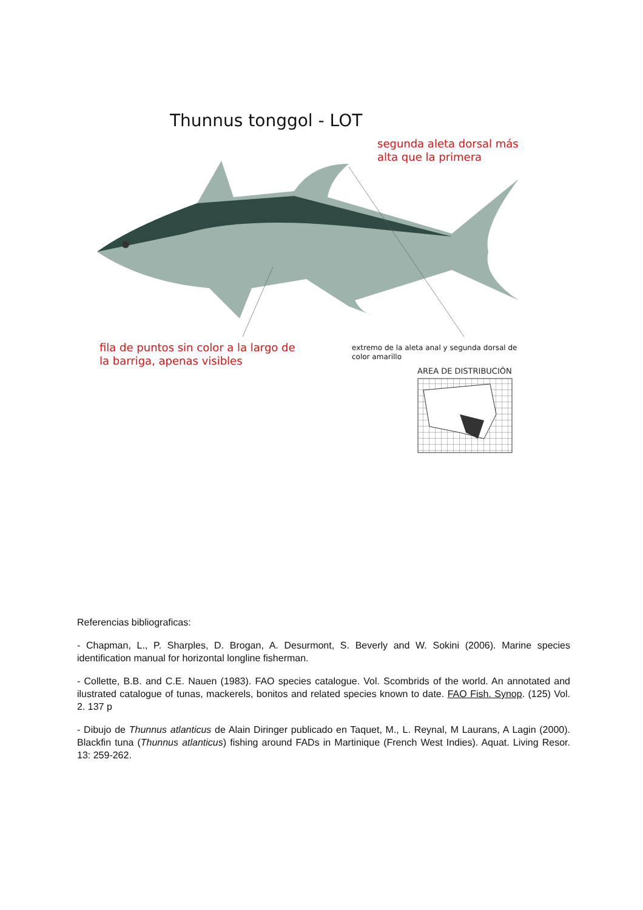Thunnus tonggol - LOT
segunda aleta dorsal más
alta que la primera
fila de puntos sin color a la largo de
la barriga, apenas visibles
extremo de la aleta anal y segunda dorsal de
color amarillo
AREA DE DISTRIBUCIÓN
Referencias bibliograficas:
- Chapman, L., P. Sharples, D. Brogan, A. Desurmont, S. Beverly and W. Sokini (2006). Marine species identification manual for horizontal longline fisherman.
- Collette, B.B. and C.E. Nauen (1983). FAO species catalogue. Vol. Scombrids of the world. An annotated and ilustrated catalogue of tunas, mackerels, bonitos and related species known to date. FAO Fish. Synop. (125) Vol. 2. 137 p
- Dibujo de Thunnus atlanticus de Alain Diringer publicado en Taquet, M., L. Reynal, M Laurans, A Lagin (2000). Blackfin tuna (Thunnus atlanticus) fishing around FADs in Martinique (French West Indies). Aquat. Living Resor. 13: 259-262.